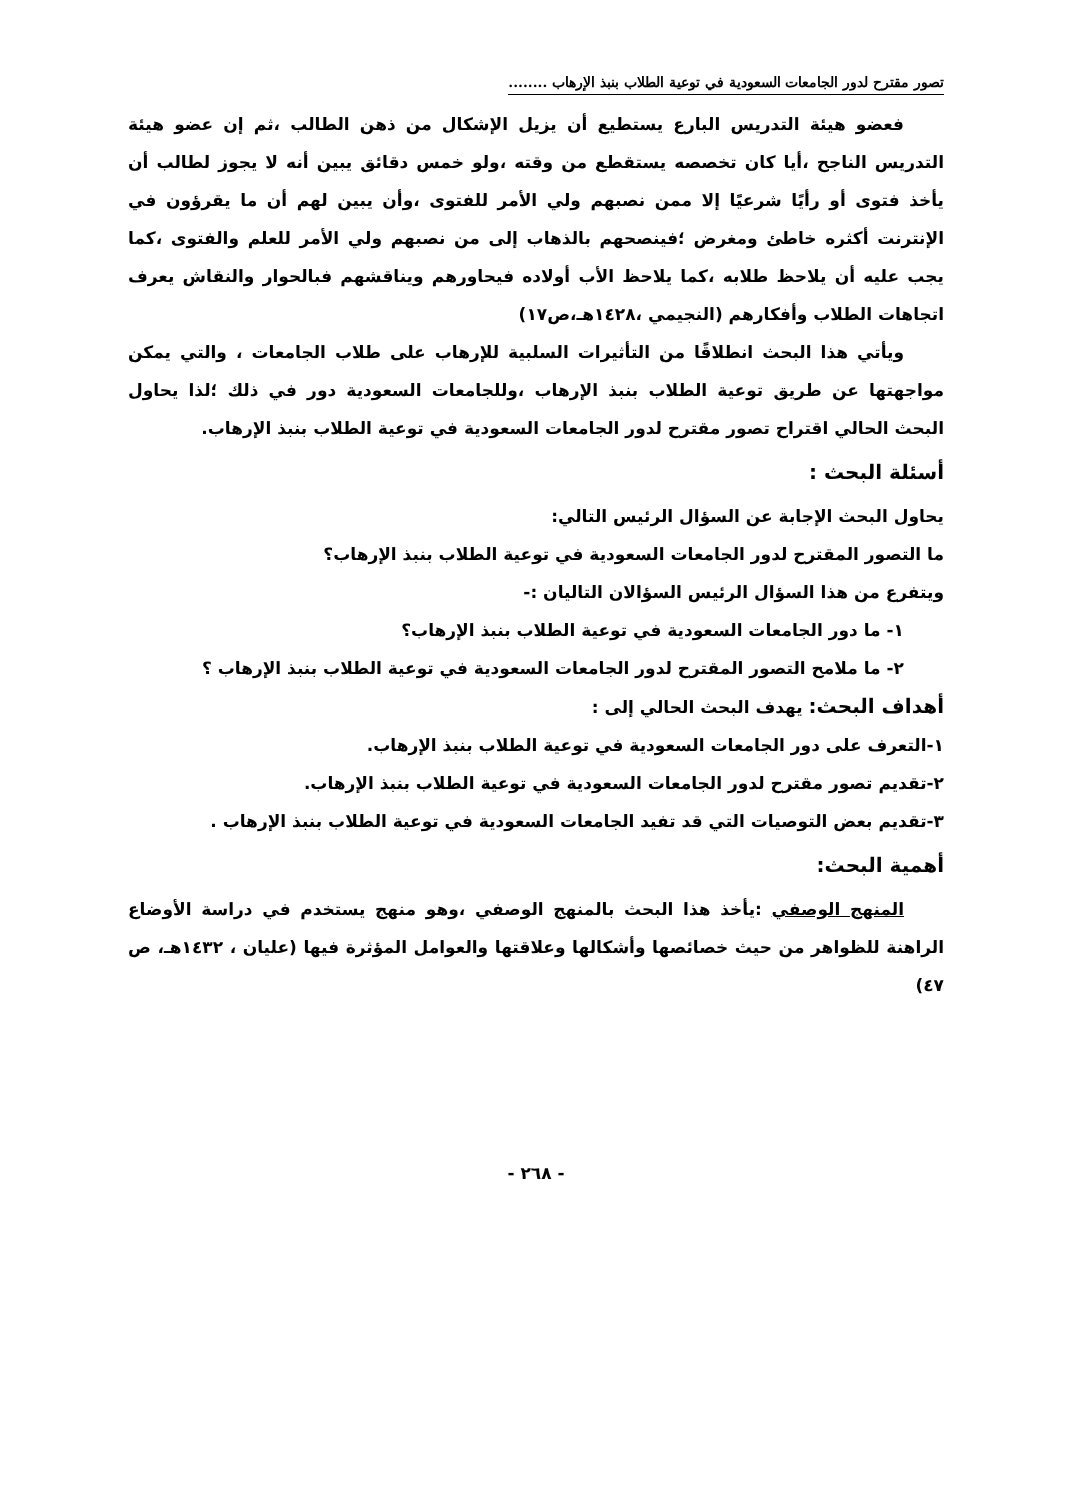تصور مقترح لدور الجامعات السعودية في توعية الطلاب بنبذ الإرهاب ........
فعضو هيئة التدريس البارع يستطيع أن يزيل الإشكال من ذهن الطالب ،ثم إن عضو هيئة التدريس الناجح ،أيا كان تخصصه يستقطع من وقته ،ولو خمس دقائق يبين أنه لا يجوز لطالب أن يأخذ فتوى أو رأيًا شرعيًا إلا ممن نصبهم ولي الأمر للفتوى ،وأن يبين لهم أن ما يقرؤون في الإنترنت أكثره خاطئ ومغرض ؛فينصحهم بالذهاب إلى من نصبهم ولي الأمر للعلم والفتوى ،كما يجب عليه أن يلاحظ طلابه ،كما يلاحظ الأب أولاده فيحاورهم ويناقشهم فبالحوار والنقاش يعرف اتجاهات الطلاب وأفكارهم (النجيمي ،١٤٢٨هـ،ص١٧)
ويأتي هذا البحث انطلاقًا من التأثيرات السلبية للإرهاب على طلاب الجامعات ، والتي يمكن مواجهتها عن طريق توعية الطلاب بنبذ الإرهاب ،وللجامعات السعودية دور في ذلك ؛لذا يحاول البحث الحالي اقتراح تصور مقترح لدور الجامعات السعودية في توعية الطلاب بنبذ الإرهاب.
أسئلة البحث :
يحاول البحث الإجابة عن السؤال الرئيس التالي:
ما التصور المقترح لدور الجامعات السعودية في توعية الطلاب بنبذ الإرهاب؟
ويتفرع من هذا السؤال الرئيس السؤالان التاليان :-
١- ما دور الجامعات السعودية في توعية الطلاب بنبذ الإرهاب؟
٢- ما ملامح التصور المقترح لدور الجامعات السعودية في توعية الطلاب بنبذ الإرهاب ؟
أهداف البحث: يهدف البحث الحالي إلى :
١-التعرف على دور الجامعات السعودية في توعية الطلاب بنبذ الإرهاب.
٢-تقديم تصور مقترح لدور الجامعات السعودية في توعية الطلاب بنبذ الإرهاب.
٣-تقديم بعض التوصيات التي قد تفيد الجامعات السعودية في توعية الطلاب بنبذ الإرهاب .
أهمية البحث:
المنهج الوصفي :يأخذ هذا البحث بالمنهج الوصفي ،وهو منهج يستخدم في دراسة الأوضاع الراهنة للظواهر من حيث خصائصها وأشكالها وعلاقتها والعوامل المؤثرة فيها (عليان ، ١٤٣٢هـ، ص ٤٧)
- ٢٦٨ -